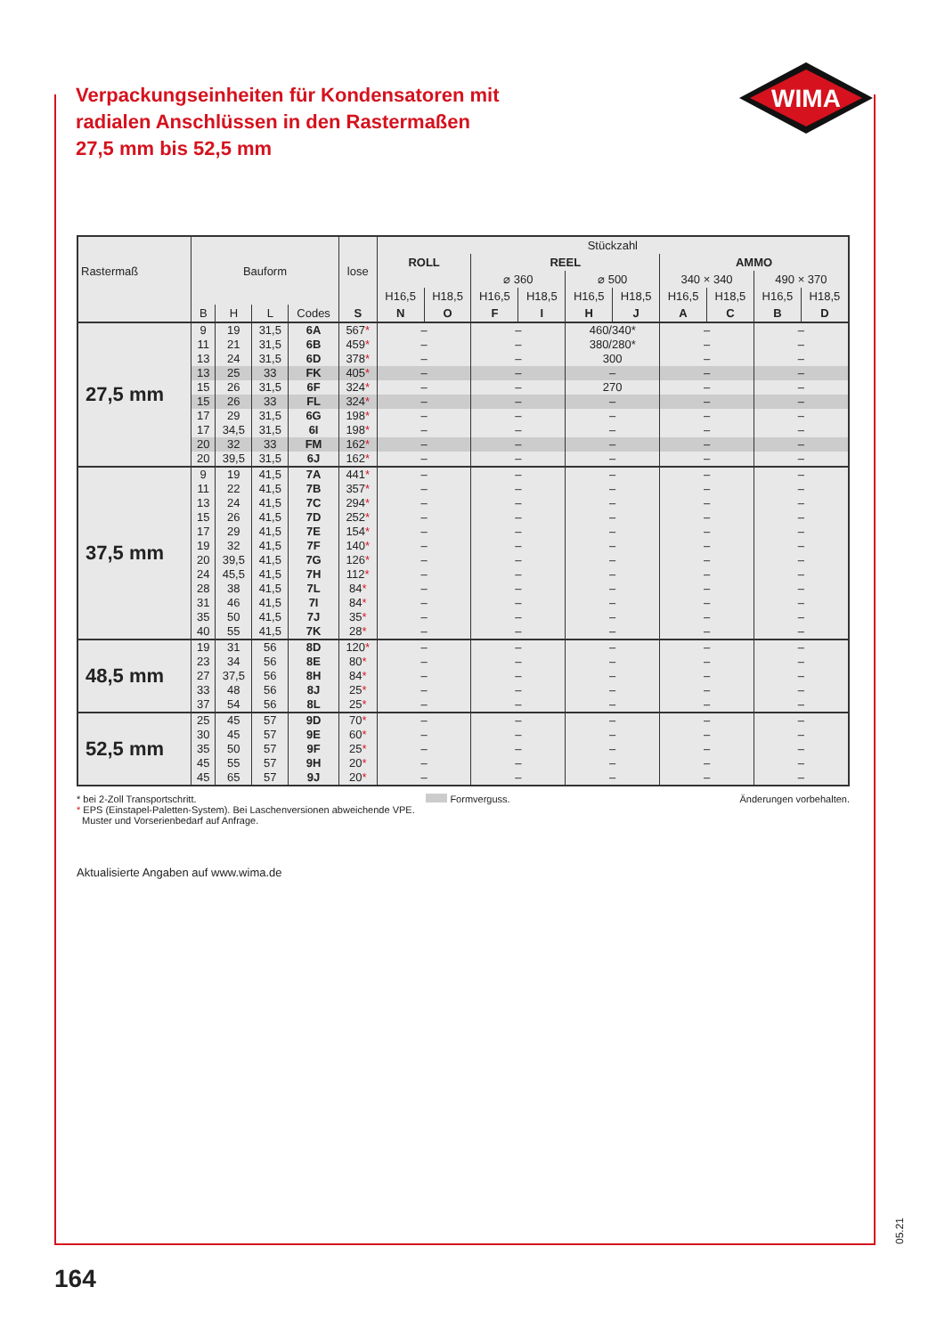WIMA
Verpackungseinheiten für Kondensatoren mit radialen Anschlüssen in den Rastermaßen 27,5 mm bis 52,5 mm
| Rastermaß | Bauform | | | | lose | Stückzahl | | | | | | | | | |
| --- | --- | --- | --- | --- | --- | --- | --- | --- | --- | --- | --- | --- | --- | --- | --- |
| | | | | | | ROLL | | REEL | | | | AMMO | | | |
| | | | | | | | | ⌀ 360 | | ⌀ 500 | | 340 × 340 | | 490 × 370 | |
| | | | | | | H16,5 | H18,5 | H16,5 | H18,5 | H16,5 | H18,5 | H16,5 | H18,5 | H16,5 | H18,5 |
| | B | H | L | Codes | S | N | O | F | I | H | J | A | C | B | D |
| 27,5 mm | 9 | 19 | 31,5 | 6A | 567 * | – | | – | | 460/340* | | – | | – | |
| | 11 | 21 | 31,5 | 6B | 459 * | – | | – | | 380/280* | | – | | – | |
| | 13 | 24 | 31,5 | 6D | 378 * | – | | – | | 300 | | – | | – | |
| | 13 | 25 | 33 | FK | 405 * | – | | – | | – | | – | | – | |
| | 15 | 26 | 31,5 | 6F | 324 * | – | | – | | 270 | | – | | – | |
| | 15 | 26 | 33 | FL | 324 * | – | | – | | – | | – | | – | |
| | 17 | 29 | 31,5 | 6G | 198 * | – | | – | | – | | – | | – | |
| | 17 | 34,5 | 31,5 | 6I | 198 * | – | | – | | – | | – | | – | |
| | 20 | 32 | 33 | FM | 162 * | – | | – | | – | | – | | – | |
| | 20 | 39,5 | 31,5 | 6J | 162 * | – | | – | | – | | – | | – | |
| 37,5 mm | 9 | 19 | 41,5 | 7A | 441 * | – | | – | | – | | – | | – | |
| | 11 | 22 | 41,5 | 7B | 357 * | – | | – | | – | | – | | – | |
| | 13 | 24 | 41,5 | 7C | 294 * | – | | – | | – | | – | | – | |
| | 15 | 26 | 41,5 | 7D | 252 * | – | | – | | – | | – | | – | |
| | 17 | 29 | 41,5 | 7E | 154 * | – | | – | | – | | – | | – | |
| | 19 | 32 | 41,5 | 7F | 140 * | – | | – | | – | | – | | – | |
| | 20 | 39,5 | 41,5 | 7G | 126 * | – | | – | | – | | – | | – | |
| | 24 | 45,5 | 41,5 | 7H | 112 * | – | | – | | – | | – | | – | |
| | 28 | 38 | 41,5 | 7L | 84 * | – | | – | | – | | – | | – | |
| | 31 | 46 | 41,5 | 7I | 84 * | – | | – | | – | | – | | – | |
| | 35 | 50 | 41,5 | 7J | 35 * | – | | – | | – | | – | | – | |
| | 40 | 55 | 41,5 | 7K | 28 * | – | | – | | – | | – | | – | |
| 48,5 mm | 19 | 31 | 56 | 8D | 120 * | – | | – | | – | | – | | – | |
| | 23 | 34 | 56 | 8E | 80 * | – | | – | | – | | – | | – | |
| | 27 | 37,5 | 56 | 8H | 84 * | – | | – | | – | | – | | – | |
| | 33 | 48 | 56 | 8J | 25 * | – | | – | | – | | – | | – | |
| | 37 | 54 | 56 | 8L | 25 * | – | | – | | – | | – | | – | |
| 52,5 mm | 25 | 45 | 57 | 9D | 70 * | – | | – | | – | | – | | – | |
| | 30 | 45 | 57 | 9E | 60 * | – | | – | | – | | – | | – | |
| | 35 | 50 | 57 | 9F | 25 * | – | | – | | – | | – | | – | |
| | 45 | 55 | 57 | 9H | 20 * | – | | – | | – | | – | | – | |
| | 45 | 65 | 57 | 9J | 20 * | – | | – | | – | | – | | – | |
* bei 2-Zoll Transportschritt. Formverguss. Änderungen vorbehalten.
* EPS (Einstapel-Paletten-System). Bei Laschenversionen abweichende VPE.
Muster und Vorserienbedarf auf Anfrage.
Aktualisierte Angaben auf www.wima.de
05.21
164